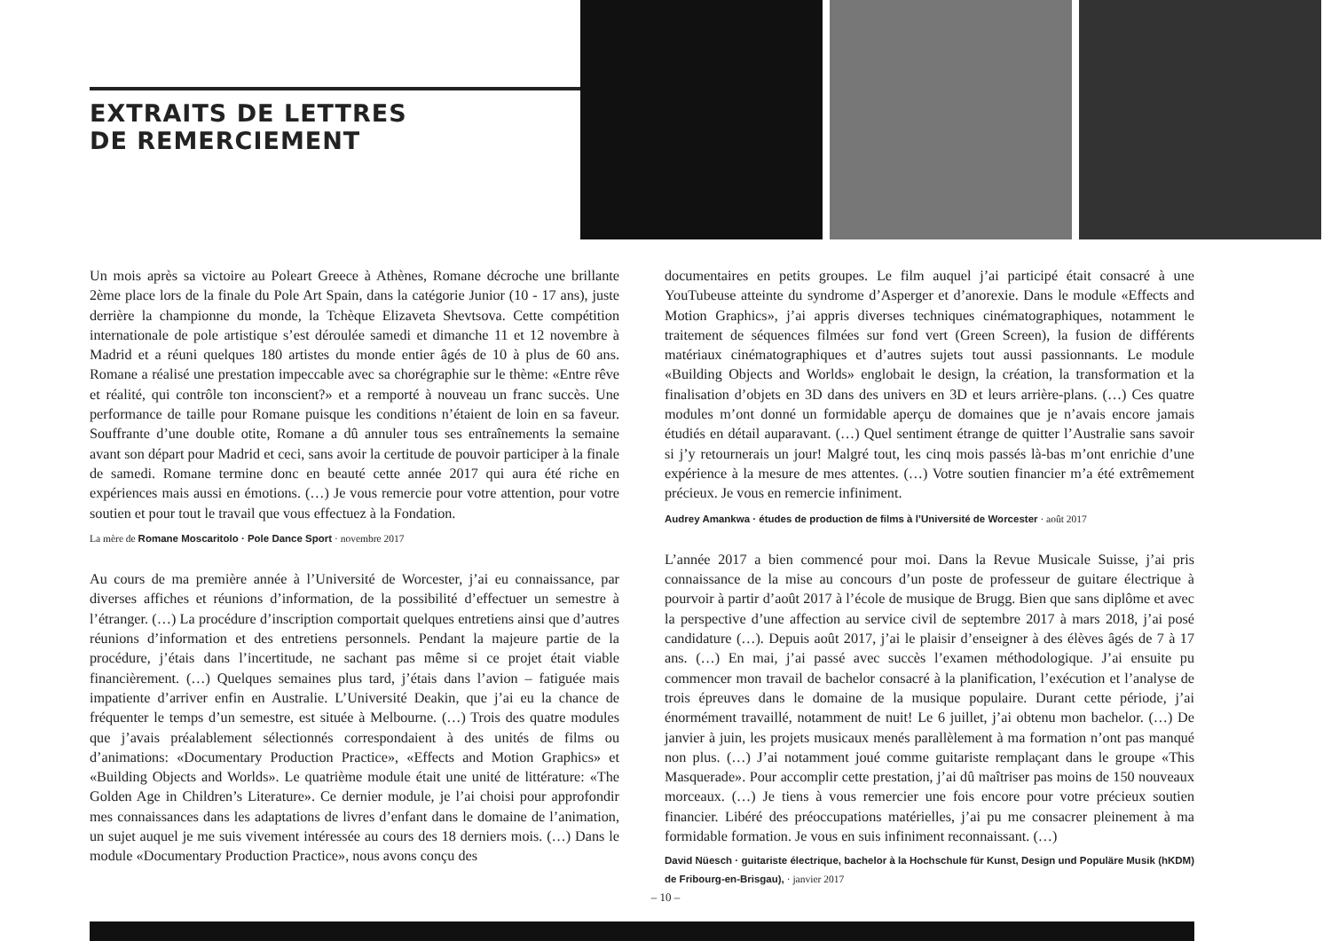EXTRAITS DE LETTRES
DE REMERCIEMENT
Un mois après sa victoire au Poleart Greece à Athènes, Romane décroche une brillante 2ème place lors de la finale du Pole Art Spain, dans la catégorie Junior (10 - 17 ans), juste derrière la championne du monde, la Tchèque Elizaveta Shevtsova. Cette compétition internationale de pole artistique s’est déroulée samedi et dimanche 11 et 12 novembre à Madrid et a réuni quelques 180 artistes du monde entier âgés de 10 à plus de 60 ans. Romane a réalisé une prestation impeccable avec sa chorégraphie sur le thème: «Entre rêve et réalité, qui contrôle ton inconscient?» et a remporté à nouveau un franc succès. Une performance de taille pour Romane puisque les conditions n’étaient de loin en sa faveur. Souffrante d’une double otite, Romane a dû annuler tous ses entraînements la semaine avant son départ pour Madrid et ceci, sans avoir la certitude de pouvoir participer à la finale de samedi. Romane termine donc en beauté cette année 2017 qui aura été riche en expériences mais aussi en émotions. (…) Je vous remercie pour votre attention, pour votre soutien et pour tout le travail que vous effectuez à la Fondation.
La mère de Romane Moscaritolo · Pole Dance Sport · novembre 2017
Au cours de ma première année à l’Université de Worcester, j’ai eu connaissance, par diverses affiches et réunions d’information, de la possibilité d’effectuer un semestre à l’étranger. (…) La procédure d’inscription comportait quelques entretiens ainsi que d’autres réunions d’information et des entretiens personnels. Pendant la majeure partie de la procédure, j’étais dans l’incertitude, ne sachant pas même si ce projet était viable financièrement. (…) Quelques semaines plus tard, j’étais dans l’avion – fatiguée mais impatiente d’arriver enfin en Australie. L’Université Deakin, que j’ai eu la chance de fréquenter le temps d’un semestre, est située à Melbourne. (…) Trois des quatre modules que j’avais préalablement sélectionnés correspondaient à des unités de films ou d’animations: «Documentary Production Practice», «Effects and Motion Graphics» et «Building Objects and Worlds». Le quatrième module était une unité de littérature: «The Golden Age in Children’s Literature». Ce dernier module, je l’ai choisi pour approfondir mes connaissances dans les adaptations de livres d’enfant dans le domaine de l’animation, un sujet auquel je me suis vivement intéressée au cours des 18 derniers mois. (…) Dans le module «Documentary Production Practice», nous avons conçu des
documentaires en petits groupes. Le film auquel j’ai participé était consacré à une YouTubeuse atteinte du syndrome d’Asperger et d’anorexie. Dans le module «Effects and Motion Graphics», j’ai appris diverses techniques cinématographiques, notamment le traitement de séquences filmées sur fond vert (Green Screen), la fusion de différents matériaux cinématographiques et d’autres sujets tout aussi passionnants. Le module «Building Objects and Worlds» englobait le design, la création, la transformation et la finalisation d’objets en 3D dans des univers en 3D et leurs arrière-plans. (…) Ces quatre modules m’ont donné un formidable aperçu de domaines que je n’avais encore jamais étudiés en détail auparavant. (…) Quel sentiment étrange de quitter l’Australie sans savoir si j’y retournerais un jour! Malgré tout, les cinq mois passés là-bas m’ont enrichie d’une expérience à la mesure de mes attentes. (…) Votre soutien financier m’a été extrêmement précieux. Je vous en remercie infiniment.
Audrey Amankwa · études de production de films à l’Université de Worcester · août 2017
L’année 2017 a bien commencé pour moi. Dans la Revue Musicale Suisse, j’ai pris connaissance de la mise au concours d’un poste de professeur de guitare électrique à pourvoir à partir d’août 2017 à l’école de musique de Brugg. Bien que sans diplôme et avec la perspective d’une affection au service civil de septembre 2017 à mars 2018, j’ai posé candidature (…). Depuis août 2017, j’ai le plaisir d’enseigner à des élèves âgés de 7 à 17 ans. (…) En mai, j’ai passé avec succès l’examen méthodologique. J’ai ensuite pu commencer mon travail de bachelor consacré à la planification, l’exécution et l’analyse de trois épreuves dans le domaine de la musique populaire. Durant cette période, j’ai énormément travaillé, notamment de nuit! Le 6 juillet, j’ai obtenu mon bachelor. (…) De janvier à juin, les projets musicaux menés parallèlement à ma formation n’ont pas manqué non plus. (…) J’ai notamment joué comme guitariste remplaçant dans le groupe «This Masquerade». Pour accomplir cette prestation, j’ai dû maîtriser pas moins de 150 nouveaux morceaux. (…) Je tiens à vous remercier une fois encore pour votre précieux soutien financier. Libéré des préoccupations matérielles, j’ai pu me consacrer pleinement à ma formidable formation. Je vous en suis infiniment reconnaissant. (…)
David Nüesch · guitariste électrique, bachelor à la Hochschule für Kunst, Design und Populäre Musik (hKDM) de Fribourg-en-Brisgau), · janvier 2017
– 10 –